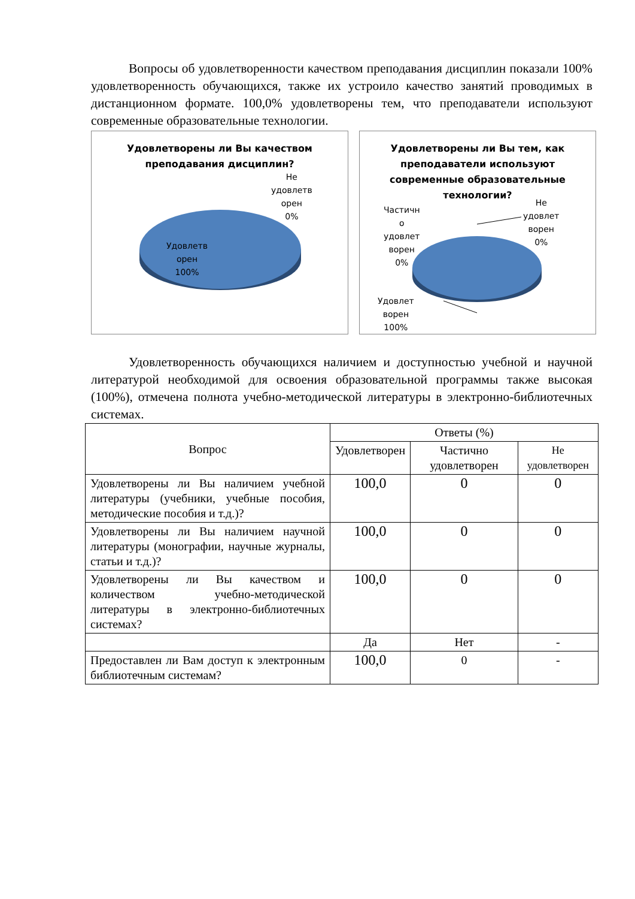Вопросы об удовлетворенности качеством преподавания дисциплин показали 100% удовлетворенность обучающихся, также их устроило качество занятий проводимых в дистанционном формате. 100,0% удовлетворены тем, что преподаватели используют современные образовательные технологии.
Удовлетворены ли Вы качеством преподавания дисциплин?
Не
удовлетв
орен
0%
Удовлетв
орен
100%
Удовлетворены ли Вы тем, как преподаватели используют современные образовательные технологии?
Частичн
о
удовлет
ворен
0%
Не
удовлет
ворен
0%
Удовлет
ворен
100%
Удовлетворенность обучающихся наличием и доступностью учебной и научной литературой необходимой для освоения образовательной программы также высокая (100%), отмечена полнота учебно-методической литературы в электронно-библиотечных системах.
| Вопрос | Ответы (%) | | |
| --- | --- | --- | --- |
| | Удовлетворен | Частично удовлетворен | Не удовлетворен |
| Удовлетворены ли Вы наличием учебной литературы (учебники, учебные пособия, методические пособия и т.д.)? | 100,0 | 0 | 0 |
| Удовлетворены ли Вы наличием научной литературы (монографии, научные журналы, статьи и т.д.)? | 100,0 | 0 | 0 |
| Удовлетворены ли Вы качеством и количеством учебно-методической литературы в электронно-библиотечных системах? | 100,0 | 0 | 0 |
| | Да | Нет | - |
| Предоставлен ли Вам доступ к электронным библиотечным системам? | 100,0 | 0 | - |